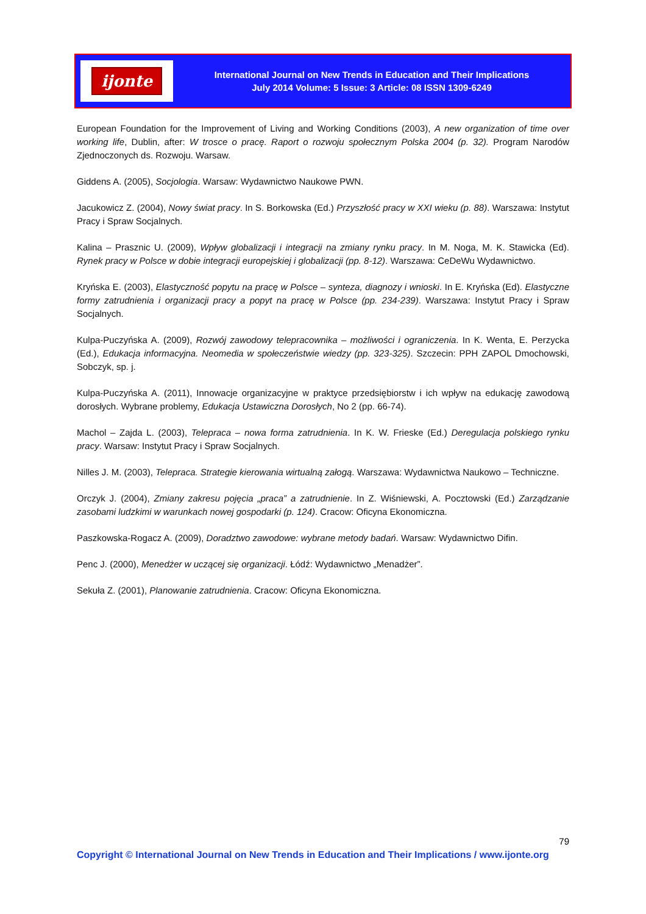ijonte
International Journal on New Trends in Education and Their Implications
July 2014 Volume: 5 Issue: 3 Article: 08 ISSN 1309-6249
European Foundation for the Improvement of Living and Working Conditions (2003), A new organization of time over working life, Dublin, after: W trosce o pracę. Raport o rozwoju społecznym Polska 2004 (p. 32). Program Narodów Zjednoczonych ds. Rozwoju. Warsaw.
Giddens A. (2005), Socjologia. Warsaw: Wydawnictwo Naukowe PWN.
Jacukowicz Z. (2004), Nowy świat pracy. In S. Borkowska (Ed.) Przyszłość pracy w XXI wieku (p. 88). Warszawa: Instytut Pracy i Spraw Socjalnych.
Kalina – Prasznic U. (2009), Wpływ globalizacji i integracji na zmiany rynku pracy. In M. Noga, M. K. Stawicka (Ed). Rynek pracy w Polsce w dobie integracji europejskiej i globalizacji (pp. 8-12). Warszawa: CeDeWu Wydawnictwo.
Kryńska E. (2003), Elastyczność popytu na pracę w Polsce – synteza, diagnozy i wnioski. In E. Kryńska (Ed). Elastyczne formy zatrudnienia i organizacji pracy a popyt na pracę w Polsce (pp. 234-239). Warszawa: Instytut Pracy i Spraw Socjalnych.
Kulpa-Puczyńska A. (2009), Rozwój zawodowy telepracownika – możliwości i ograniczenia. In K. Wenta, E. Perzycka (Ed.), Edukacja informacyjna. Neomedia w społeczeństwie wiedzy (pp. 323-325). Szczecin: PPH ZAPOL Dmochowski, Sobczyk, sp. j.
Kulpa-Puczyńska A. (2011), Innowacje organizacyjne w praktyce przedsiębiorstw i ich wpływ na edukację zawodową dorosłych. Wybrane problemy, Edukacja Ustawiczna Dorosłych, No 2 (pp. 66-74).
Machol – Zajda L. (2003), Telepraca – nowa forma zatrudnienia. In K. W. Frieske (Ed.) Deregulacja polskiego rynku pracy. Warsaw: Instytut Pracy i Spraw Socjalnych.
Nilles J. M. (2003), Telepraca. Strategie kierowania wirtualną załogą. Warszawa: Wydawnictwa Naukowo – Techniczne.
Orczyk J. (2004), Zmiany zakresu pojęcia „praca” a zatrudnienie. In Z. Wiśniewski, A. Pocztowski (Ed.) Zarządzanie zasobami ludzkimi w warunkach nowej gospodarki (p. 124). Cracow: Oficyna Ekonomiczna.
Paszkowska-Rogacz A. (2009), Doradztwo zawodowe: wybrane metody badań. Warsaw: Wydawnictwo Difin.
Penc J. (2000), Menedżer w uczącej się organizacji. Łódź: Wydawnictwo „Menadżer”.
Sekuła Z. (2001), Planowanie zatrudnienia. Cracow: Oficyna Ekonomiczna.
79
Copyright © International Journal on New Trends in Education and Their Implications / www.ijonte.org